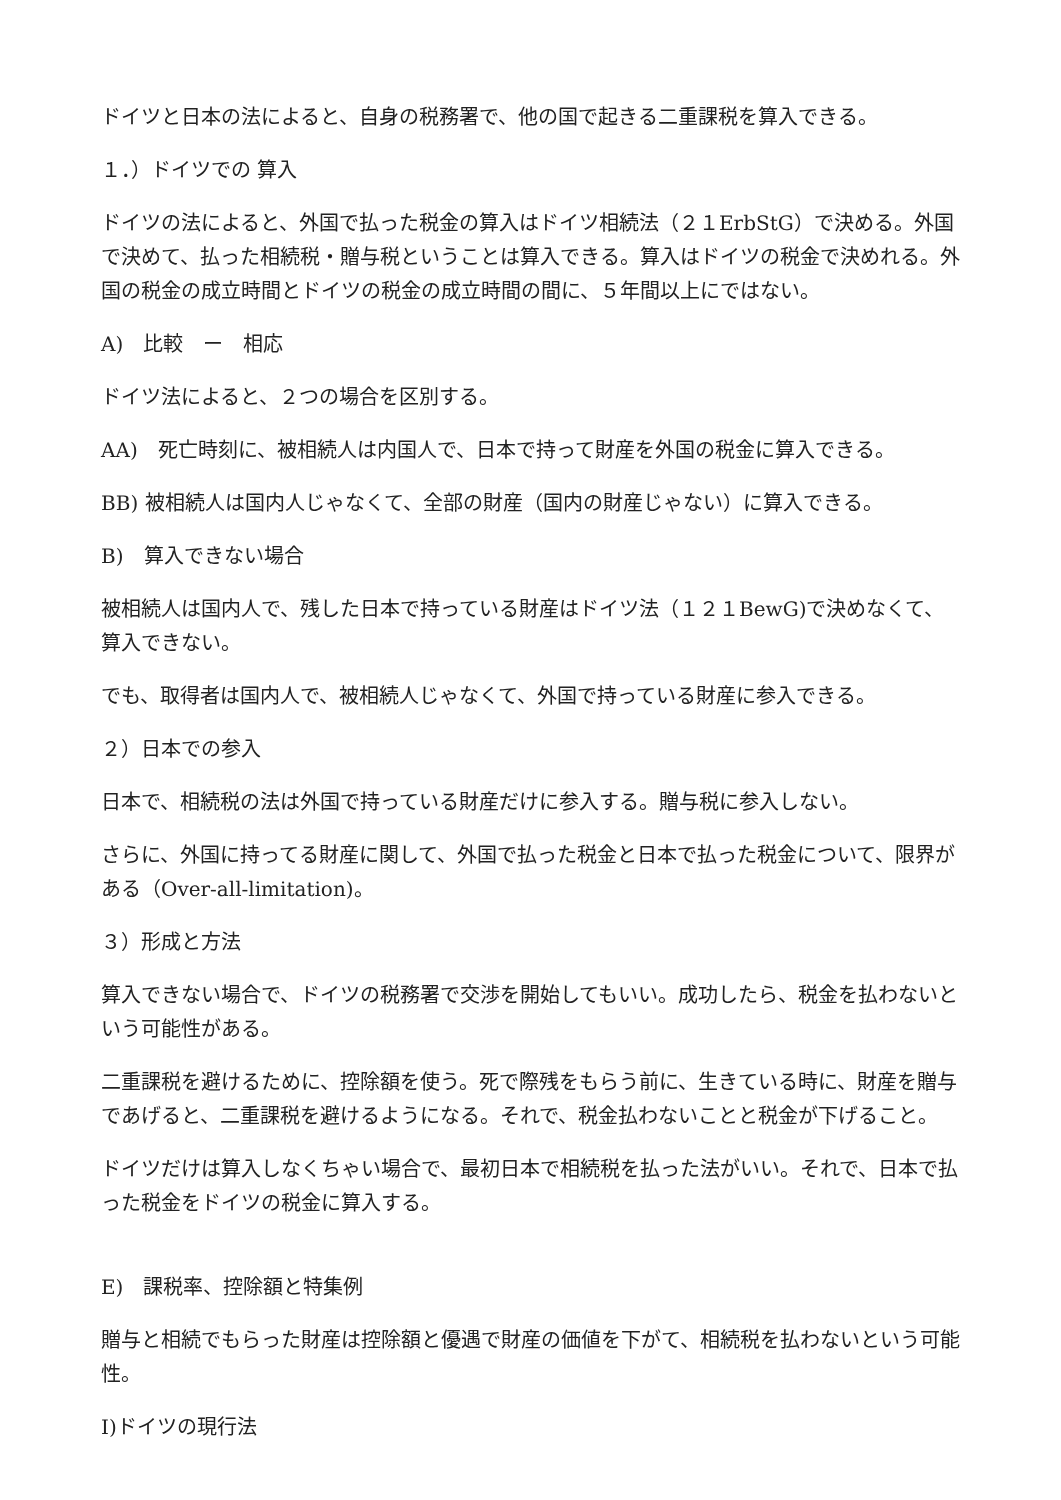ドイツと日本の法によると、自身の税務署で、他の国で起きる二重課税を算入できる。
１．）ドイツでの 算入
ドイツの法によると、外国で払った税金の算入はドイツ相続法（２１ErbStG）で決める。外国で決めて、払った相続税・贈与税ということは算入できる。算入はドイツの税金で決めれる。外国の税金の成立時間とドイツの税金の成立時間の間に、５年間以上にではない。
A)　比較　ー　相応
ドイツ法によると、２つの場合を区別する。
AA)　死亡時刻に、被相続人は内国人で、日本で持って財産を外国の税金に算入できる。
BB) 被相続人は国内人じゃなくて、全部の財産（国内の財産じゃない）に算入できる。
B)　算入できない場合
被相続人は国内人で、残した日本で持っている財産はドイツ法（１２１BewG)で決めなくて、算入できない。
でも、取得者は国内人で、被相続人じゃなくて、外国で持っている財産に参入できる。
２）日本での参入
日本で、相続税の法は外国で持っている財産だけに参入する。贈与税に参入しない。
さらに、外国に持ってる財産に関して、外国で払った税金と日本で払った税金について、限界がある（Over-all-limitation)。
３）形成と方法
算入できない場合で、ドイツの税務署で交渉を開始してもいい。成功したら、税金を払わないという可能性がある。
二重課税を避けるために、控除額を使う。死で際残をもらう前に、生きている時に、財産を贈与であげると、二重課税を避けるようになる。それで、税金払わないことと税金が下げること。
ドイツだけは算入しなくちゃい場合で、最初日本で相続税を払った法がいい。それで、日本で払った税金をドイツの税金に算入する。
E)　課税率、控除額と特集例
贈与と相続でもらった財産は控除額と優遇で財産の価値を下がて、相続税を払わないという可能性。
I)ドイツの現行法